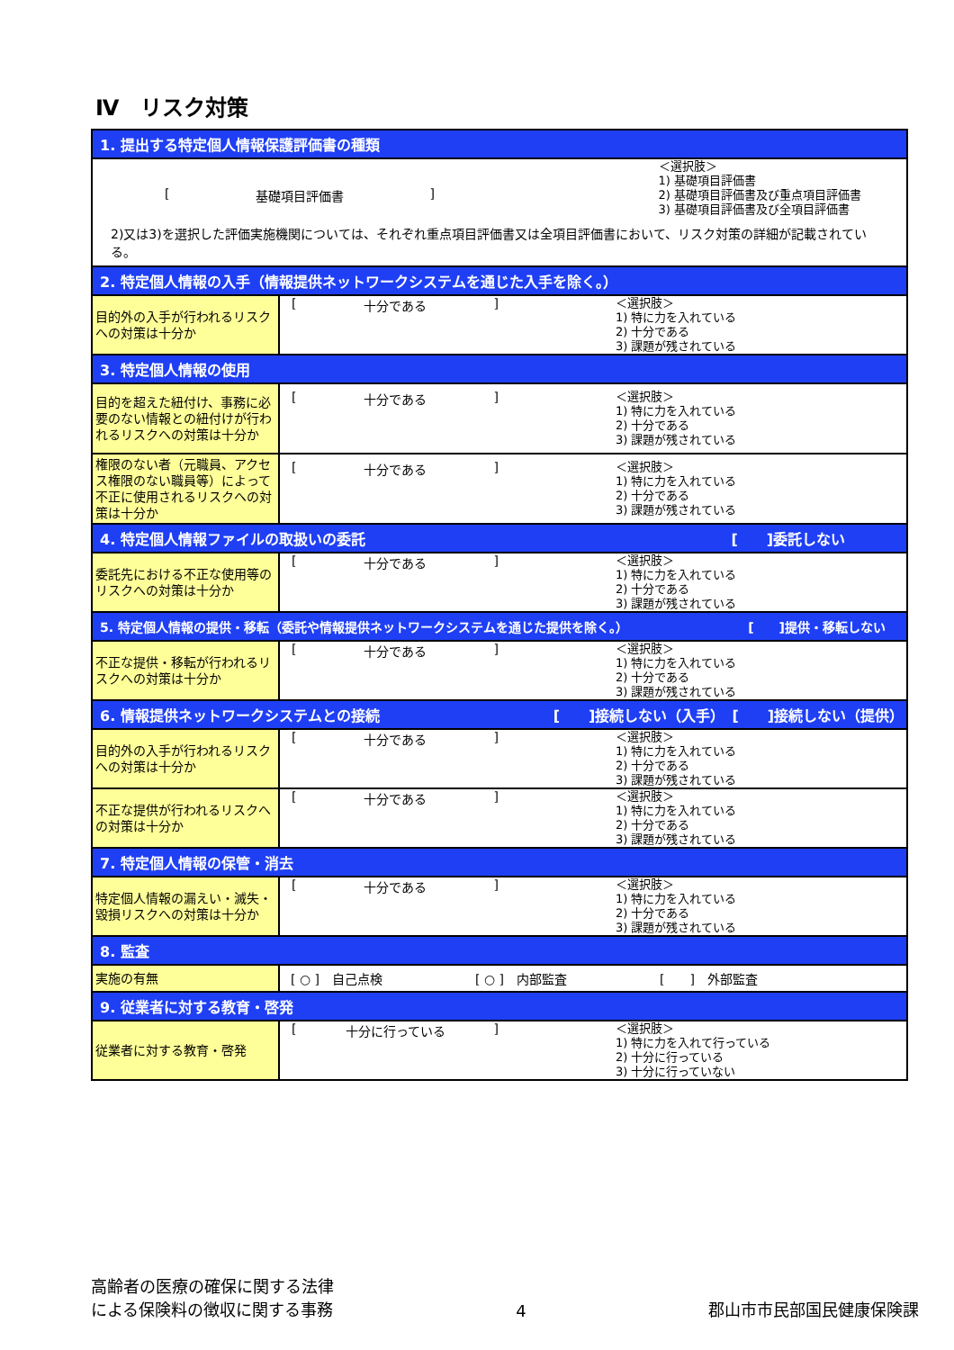Ⅳ　リスク対策
| 1. 提出する特定個人情報保護評価書の種類 | |
| [ 基礎項目評価書 ] ＜選択肢＞ 1) 基礎項目評価書 2) 基礎項目評価書及び重点項目評価書 3) 基礎項目評価書及び全項目評価書 2)又は3)を選択した評価実施機関については、それぞれ重点項目評価書又は全項目評価書において、リスク対策の詳細が記載されている。 | |
| 2. 特定個人情報の入手（情報提供ネットワークシステムを通じた入手を除く。） | |
| 目的外の入手が行われるリスクへの対策は十分か | [ 十分である ] ＜選択肢＞ 1) 特に力を入れている 2) 十分である 3) 課題が残されている |
| 3. 特定個人情報の使用 | |
| 目的を超えた紐付け、事務に必要のない情報との紐付けが行われるリスクへの対策は十分か | [ 十分である ] ＜選択肢＞ 1) 特に力を入れている 2) 十分である 3) 課題が残されている |
| 権限のない者（元職員、アクセス権限のない職員等）によって不正に使用されるリスクへの対策は十分か | [ 十分である ] ＜選択肢＞ 1) 特に力を入れている 2) 十分である 3) 課題が残されている |
| 4. 特定個人情報ファイルの取扱いの委託 [ ]委託しない | |
| 委託先における不正な使用等のリスクへの対策は十分か | [ 十分である ] ＜選択肢＞ 1) 特に力を入れている 2) 十分である 3) 課題が残されている |
| 5. 特定個人情報の提供・移転（委託や情報提供ネットワークシステムを通じた提供を除く。） [ ]提供・移転しない | |
| 不正な提供・移転が行われるリスクへの対策は十分か | [ 十分である ] ＜選択肢＞ 1) 特に力を入れている 2) 十分である 3) 課題が残されている |
| 6. 情報提供ネットワークシステムとの接続 [ ]接続しない（入手） [ ]接続しない（提供） | |
| 目的外の入手が行われるリスクへの対策は十分か | [ 十分である ] ＜選択肢＞ 1) 特に力を入れている 2) 十分である 3) 課題が残されている |
| 不正な提供が行われるリスクへの対策は十分か | [ 十分である ] ＜選択肢＞ 1) 特に力を入れている 2) 十分である 3) 課題が残されている |
| 7. 特定個人情報の保管・消去 | |
| 特定個人情報の漏えい・滅失・毀損リスクへの対策は十分か | [ 十分である ] ＜選択肢＞ 1) 特に力を入れている 2) 十分である 3) 課題が残されている |
| 8. 監査 | |
| 実施の有無 | [ ○ ] 自己点検 [ ○ ] 内部監査 [ ] 外部監査 |
| 9. 従業者に対する教育・啓発 | |
| 従業者に対する教育・啓発 | [ 十分に行っている ] ＜選択肢＞ 1) 特に力を入れて行っている 2) 十分に行っている 3) 十分に行っていない |
高齢者の医療の確保に関する法律
による保険料の徴収に関する事務
4
郡山市市民部国民健康保険課